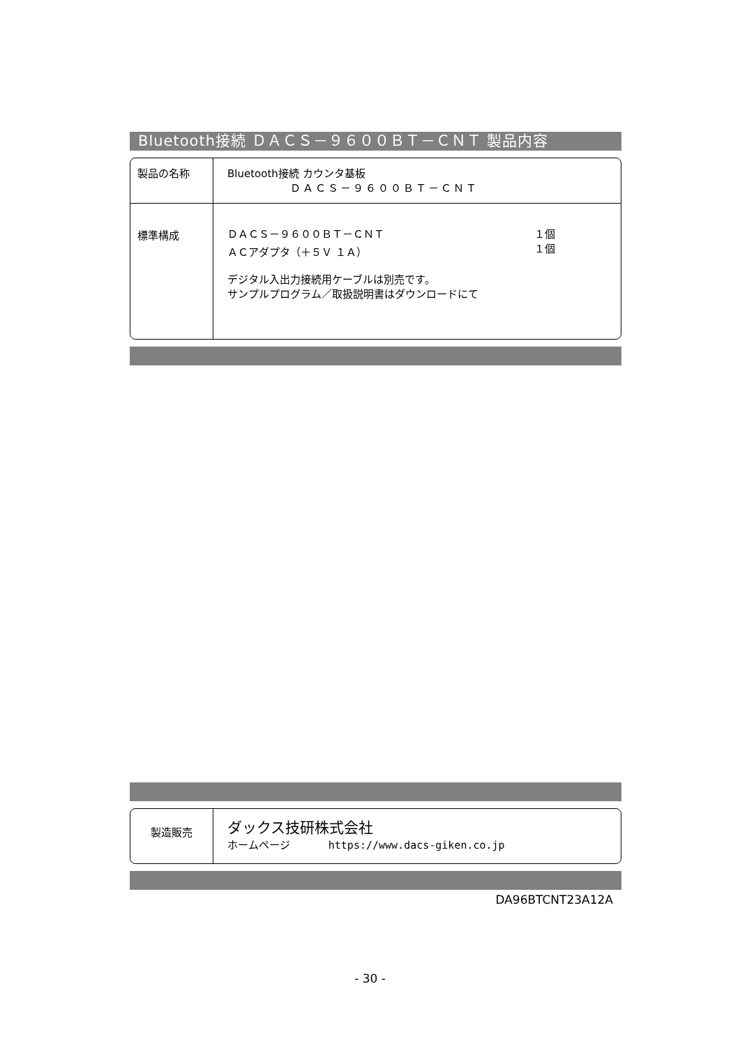Bluetooth接続 ＤＡＣＳ－９６００ＢＴ－ＣＮＴ 製品内容
| 製品の名称 | Bluetooth接続 カウンタ基板 ＤＡＣＳ－９６００ＢＴ－ＣＮＴ |
| 標準構成 | ＤＡＣＳ－９６００ＢＴ－ＣＮＴ １個 ＡＣアダプタ（＋５Ｖ １Ａ） １個 デジタル入出力接続用ケーブルは別売です。 サンプルプログラム／取扱説明書はダウンロードにて |
| 製造販売 | ダックス技研株式会社 ホームページ https://www.dacs-giken.co.jp |
DA96BTCNT23A12A
- 30 -